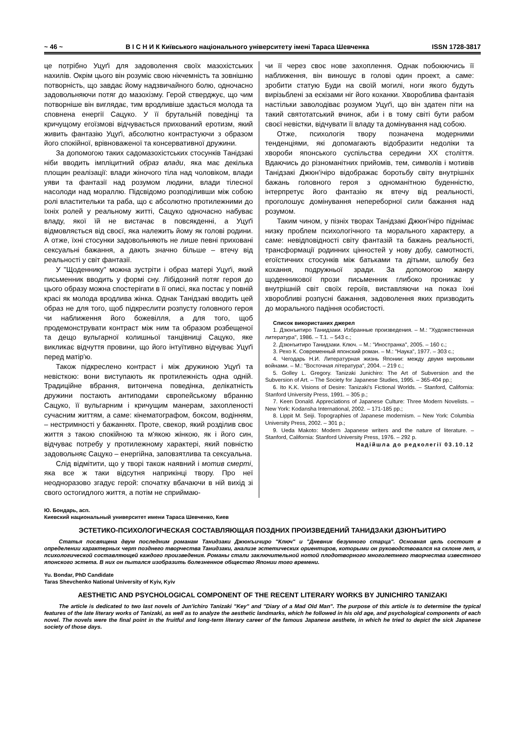~ 46 ~ В І С Н И К Київського національного університету імені Тараса Шевченка ISSN 1728-3817
це потрібно Уцуґі для задоволення своїх мазохістських нахилів. Окрім цього він розуміє свою нікчемність та зовнішню потворність, що завдає йому надзвичайного болю, одночасно задовольняючи потяг до мазохізму. Герой стверджує, що чим потворніше він виглядає, тим вродливіше здається молода та сповнена енергії Сацуко. У її брутальній поведінці та кричущому егоїзмові відчувається прихований еротизм, який живить фантазію Уцуґі, абсолютно контрастуючи з образом його спокійної, врівноваженої та консервативної дружини.
За допомогою таких садомазохістських стосунків Танідзакі ніби вводить імпліцитний образ влади, яка має декілька площин реалізації: влади жіночого тіла над чоловіком, влади уяви та фантазії над розумом людини, влади тілесної насолоди над мораллю. Підсвідомо розподіливши між собою ролі властительки та раба, що є абсолютно протилежними до їхніх ролей у реальному житті, Сацуко одночасно набуває владу, якої їй не вистачає в повсякденні, а Уцуґі відмовляється від своєї, яка належить йому як голові родини. А отже, їхні стосунки задовольняють не лише певні приховані сексуальні бажання, а дають значно більше – втечу від реальності у світ фантазії.
У "Щоденнику" можна зустріти і образ матері Уцуґі, який письменник вводить у формі сну. Лібідозний потяг героя до цього образу можна спостерігати в її описі, яка постає у повній красі як молода вродлива жінка. Однак Танідзакі вводить цей образ не для того, щоб підкреслити розпусту головного героя чи наближення його божевілля, а для того, щоб продемонструвати контраст між ним та образом розбещеної та дещо вульгарної колишньої танцівниці Сацуко, яке викликає відчуття провини, що його інтуїтивно відчуває Уцуґі перед матір'ю.
Також підкреслено контраст і між дружиною Уцуґі та невісткою: вони виступають як протилежність одна одній. Традиційне вбрання, витончена поведінка, делікатність дружини постають антиподами європейському вбранню Сацуко, її вульгарним і кричущим манерам, захопленості сучасним життям, а саме: кінематографом, боксом, водінням, – нестримності у бажаннях. Проте, свекор, який розділив своє життя з такою спокійною та м'якою жінкою, як і його син, відчуває потребу у протилежному характері, який повністю задовольняє Сацуко – енергійна, заповзятлива та сексуальна.
Слід відмітити, що у творі також наявний і мотив смерті, яка все ж таки відсутня наприкінці твору. Про неї неодноразово згадує герой: спочатку вбачаючи в ній вихід зі свого остогидлого життя, а потім не сприймаю-
чи її через своє нове захоплення. Однак побоюючись її наближення, він виношує в голові один проект, а саме: зробити статую Буди на своїй могилі, ноги якого будуть вирізьблені за ескізами ніг його коханки. Хвороблива фантазія настільки заволодіває розумом Уцуґі, що він здатен піти на такий святотатський вчинок, аби і в тому світі бути рабом своєї невістки, відчувати її владу та домінування над собою.
Отже, психологія твору позначена модерними тенденціями, які допомагають відобразити недоліки та хвороби японського суспільства середини XX століття. Вдаючись до різноманітних прийомів, тем, символів і мотивів Танідзакі Джюнʻічіро відображає боротьбу світу внутрішніх бажань головного героя з одноманітною буденністю, інтерпретує його фантазію як втечу від реальності, проголошує домінування непереборної сили бажання над розумом.
Таким чином, у пізніх творах Танідзакі Джюнʻічіро піднімає низку проблем психологічного та морального характеру, а саме: невідповідності світу фантазій та бажань реальності, трансформації родинних цінностей у нову добу, самотності, егоїстичних стосунків між батьками та дітьми, шлюбу без кохання, подружньої зради. За допомогою жанру щоденникової прози письменник глибоко проникає у внутрішній світ своїх героїв, виставляючи на показ їхні хворобливі розпусні бажання, задоволення яких призводить до морального падіння особистості.
Список використаних джерел
1. Дзюнъитиро Танидзаки. Избранные произведения. – М.: "Художественная литература", 1986. – Т.1. – 543 с.;
2. Дзюнъитиро Танидзаки. Ключ. – М.: "Иностранка", 2005. – 160 с.;
3. Рехо К. Современный японский роман. – М.: "Наука", 1977. – 303 с.;
4. Чегодарь Н.И. Литературная жизнь Японии: между двумя мировыми войнами. – М.: "Восточная література", 2004. – 219 с.;
5. Golley L. Gregory. Tanizaki Junichiro: The Art of Subversion and the Subversion of Art. – The Society for Japanese Studies, 1995. – 365-404 pp.;
6. Ito K.K. Visions of Desire: Tanizaki's Fictional Worlds. – Stanford, California: Stanford University Press, 1991. – 305 p.;
7. Keen Donald. Appreciations of Japanese Culture: Three Modern Novelists. – New York: Kodansha International, 2002. – 171-185 pp.;
8. Lippit M. Seiji. Topographies of Japanese modernism. – New York: Columbia University Press, 2002. – 301 p.;
9. Ueda Makoto: Modern Japanese writers and the nature of literature. – Stanford, California: Stanford University Press, 1976. – 292 p.
Надійшла до редколегії 03.10.12
Ю. Бондарь, асп.
Киевский национальный университет имени Тараса Шевченко, Киев
ЭСТЕТИКО-ПСИХОЛОГИЧЕСКАЯ СОСТАВЛЯЮЩАЯ ПОЗДНИХ ПРОИЗВЕДЕНИЙ ТАНИДЗАКИ ДЗЮНЪИТИРО
Статья посвящена двум последним романам Танидзаки Джюнъичиро "Ключ" и "Дневник безумного старца". Основная цель состоит в определении характерных черт позднего творчества Танидзаки, анализе эстетических ориентиров, которыми он руководствовался на склоне лет, и психологической составляющей каждого произведения. Романы стали заключительной нотой плодотворного многолетнего творчества известного японского эстета. В них он пытался изобразить болезненное общество Японии того времени.
Yu. Bondar, PhD Candidate
Taras Shevchenko National University of Kyiv, Kyiv
AESTHETIC AND PSYCHOLOGICAL COMPONENT OF THE RECENT LITERARY WORKS BY JUNICHIRO TANIZAKI
The article is dedicated to two last novels of Jun'ichiro Tanizaki "Key" and "Diary of a Mad Old Man". The purpose of this article is to determine the typical features of the late literary works of Tanizaki, as well as to analyze the aesthetic landmarks, which he followed in his old age, and psychological components of each novel. The novels were the final point in the fruitful and long-term literary career of the famous Japanese aesthete, in which he tried to depict the sick Japanese society of those days.